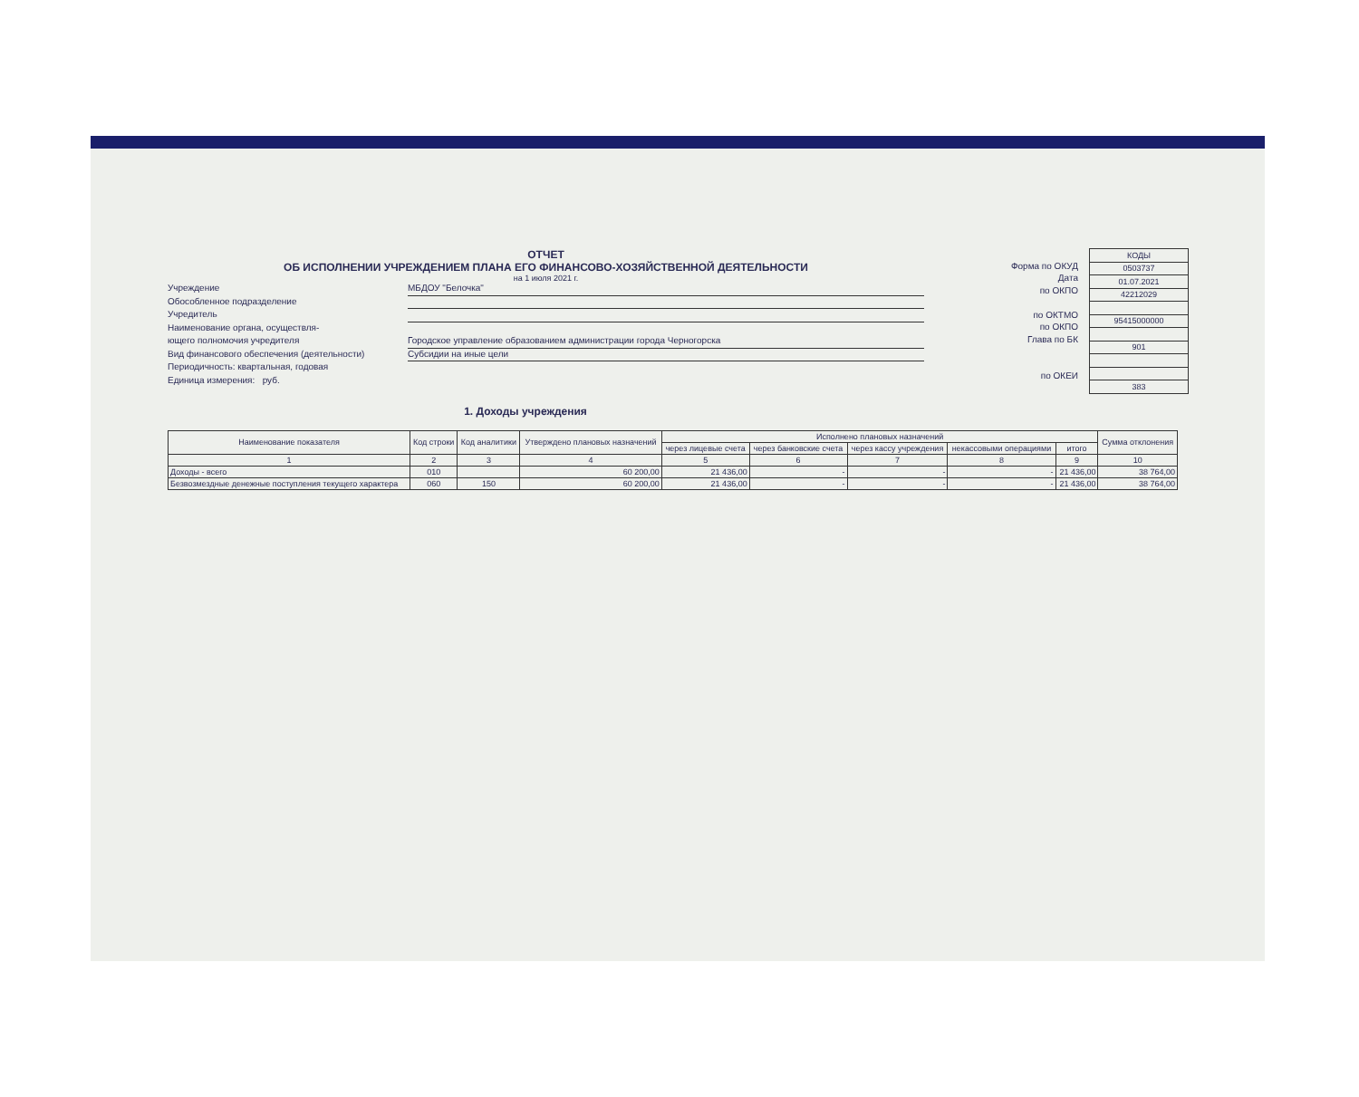ОТЧЕТ
ОБ ИСПОЛНЕНИИ УЧРЕЖДЕНИЕМ ПЛАНА ЕГО ФИНАНСОВО-ХОЗЯЙСТВЕННОЙ ДЕЯТЕЛЬНОСТИ
на 1 июля 2021 г.
Учреждение МБДОУ "Белочка"
Обособленное подразделение
Учредитель
Наименование органа, осуществля-
ющего полномочия учредителя Городское управление образованием администрации города Черногорска
Вид финансового обеспечения (деятельности) Субсидии на иные цели
Периодичность: квартальная, годовая
Единица измерения: руб.
Форма по ОКУД
Дата
по ОКПО
по ОКТМО
по ОКПО
Глава по БК
по ОКЕИ
| КОДЫ |
| 0503737 |
| 01.07.2021 |
| 42212029 |
| 95415000000 |
| 901 |
| 383 |
1. Доходы учреждения
| Наименование показателя | Код строки | Код аналитики | Утверждено плановых назначений | Исполнено плановых назначений | | | | | Сумма отклонения |
| --- | --- | --- | --- | --- | --- | --- | --- | --- | --- |
| | | | | через лицевые счета | через банковские счета | через кассу учреждения | некассовыми операциями | итого | |
| 1 | 2 | 3 | 4 | 5 | 6 | 7 | 8 | 9 | 10 |
| Доходы - всего | 010 | | 60 200,00 | 21 436,00 | - | - | - | 21 436,00 | 38 764,00 |
| Безвозмездные денежные поступления текущего характера | 060 | 150 | 60 200,00 | 21 436,00 | - | - | - | 21 436,00 | 38 764,00 |